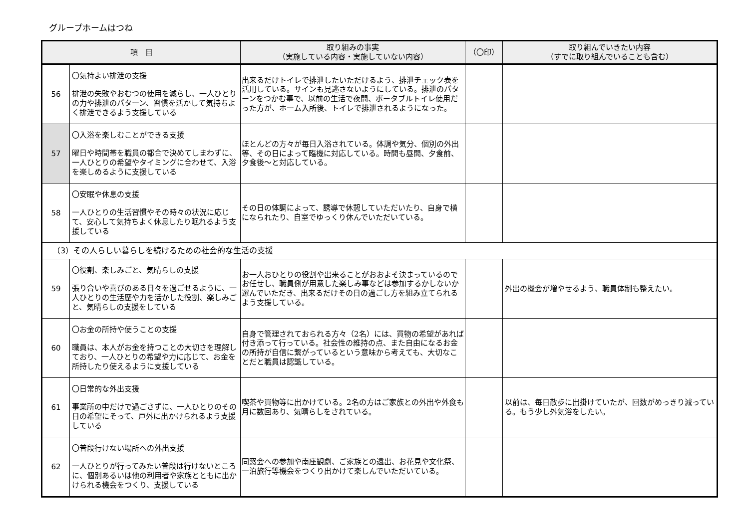グループホームはつね
| 項 目 | | 取り組みの事実 （実施している内容・実施していない内容） | （〇印） | 取り組んでいきたい内容 （すでに取り組んでいることも含む） |
| --- | --- | --- | --- | --- |
| 56 | 〇気持よい排泄の支援 排泄の失敗やおむつの使用を減らし、一人ひとりの力や排泄のパターン、習慣を活かして気持ちよく排泄できるよう支援している | 出来るだけトイレで排泄したいただけるよう、排泄チェック表を活用している。サインも見逃さないようにしている。排泄のパターンをつかむ事で、以前の生活で夜間、ポータブルトイレ使用だった方が、ホーム入所後、トイレで排泄されるようになった。 | | |
| 57 | 〇入浴を楽しむことができる支援 曜日や時間帯を職員の都合で決めてしまわずに、一人ひとりの希望やタイミングに合わせて、入浴を楽しめるように支援している | ほとんどの方々が毎日入浴されている。体調や気分、個別の外出等、その日によって臨機に対応している。時間も昼間、夕食前、夕食後～と対応している。 | | |
| 58 | 〇安眠や休息の支援 一人ひとりの生活習慣やその時々の状況に応じて、安心して気持ちよく休息したり眠れるよう支援している | その日の体調によって、誘導で休憩していただいたり、自身で横になられたり、自室でゆっくり休んでいただいている。 | | |
| （3）その人らしい暮らしを続けるための社会的な生活の支援 | | | | |
| 59 | 〇役割、楽しみごと、気晴らしの支援 張り合いや喜びのある日々を過ごせるように、一人ひとりの生活歴や力を活かした役割、楽しみごと、気晴らしの支援をしている | お一人おひとりの役割や出来ることがおおよそ決まっているのでお任せし、職員側が用意した楽しみ事などは参加するかしないか選んでいただき、出来るだけその日の過ごし方を組み立てられるよう支援している。 | | 外出の機会が増やせるよう、職員体制も整えたい。 |
| 60 | 〇お金の所持や使うことの支援 職員は、本人がお金を持つことの大切さを理解しており、一人ひとりの希望や力に応じて、お金を所持したり使えるように支援している | 自身で管理されておられる方々（2名）には、買物の希望があれば付き添って行っている。社会性の維持の点、また自由になるお金の所持が自信に繋がっているという意味から考えても、大切なことだと職員は認識している。 | | |
| 61 | 〇日常的な外出支援 事業所の中だけで過ごさずに、一人ひとりのその日の希望にそって、戸外に出かけられるよう支援している | 喫茶や買物等に出かけている。2名の方はご家族との外出や外食も月に数回あり、気晴らしをされている。 | | 以前は、毎日散歩に出掛けていたが、回数がめっきり減っている。もう少し外気浴をしたい。 |
| 62 | 〇普段行けない場所への外出支援 一人ひとりが行ってみたい普段は行けないところに、個別あるいは他の利用者や家族とともに出かけられる機会をつくり、支援している | 同窓会への参加や南座観劇、ご家族との遠出、お花見や文化祭、一泊旅行等機会をつくり出かけて楽しんでいただいている。 | | |